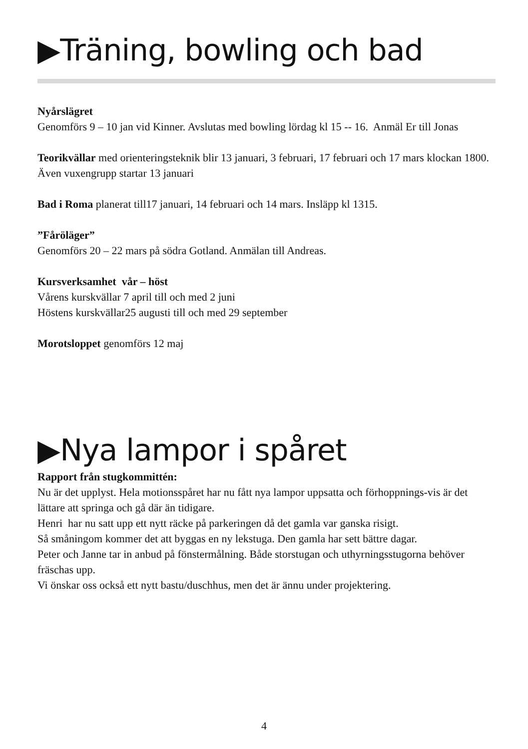▶Träning, bowling och bad
Nyårslägret
Genomförs 9 – 10 jan vid Kinner. Avslutas med bowling lördag kl 15 -- 16. Anmäl Er till Jonas
Teorikvällar med orienteringsteknik blir 13 januari, 3 februari, 17 februari och 17 mars klockan 1800.
Även vuxengrupp startar 13 januari
Bad i Roma planerat till17 januari, 14 februari och 14 mars. Insläpp kl 1315.
”Fåröläger”
Genomförs 20 – 22 mars på södra Gotland. Anmälan till Andreas.
Kursverksamhet vår – höst
Vårens kurskvällar 7 april till och med 2 juni
Höstens kurskvällar25 augusti till och med 29 september
Morotsloppet genomförs 12 maj
▶Nya lampor i spåret
Rapport från stugkommittén:
Nu är det upplyst. Hela motionsspåret har nu fått nya lampor uppsatta och förhoppnings-vis är det lättare att springa och gå där än tidigare.
Henri har nu satt upp ett nytt räcke på parkeringen då det gamla var ganska risigt.
Så småningom kommer det att byggas en ny lekstuga. Den gamla har sett bättre dagar.
Peter och Janne tar in anbud på fönstermålning. Både storstugan och uthyrningsstugorna behöver fräschas upp.
Vi önskar oss också ett nytt bastu/duschhus, men det är ännu under projektering.
4